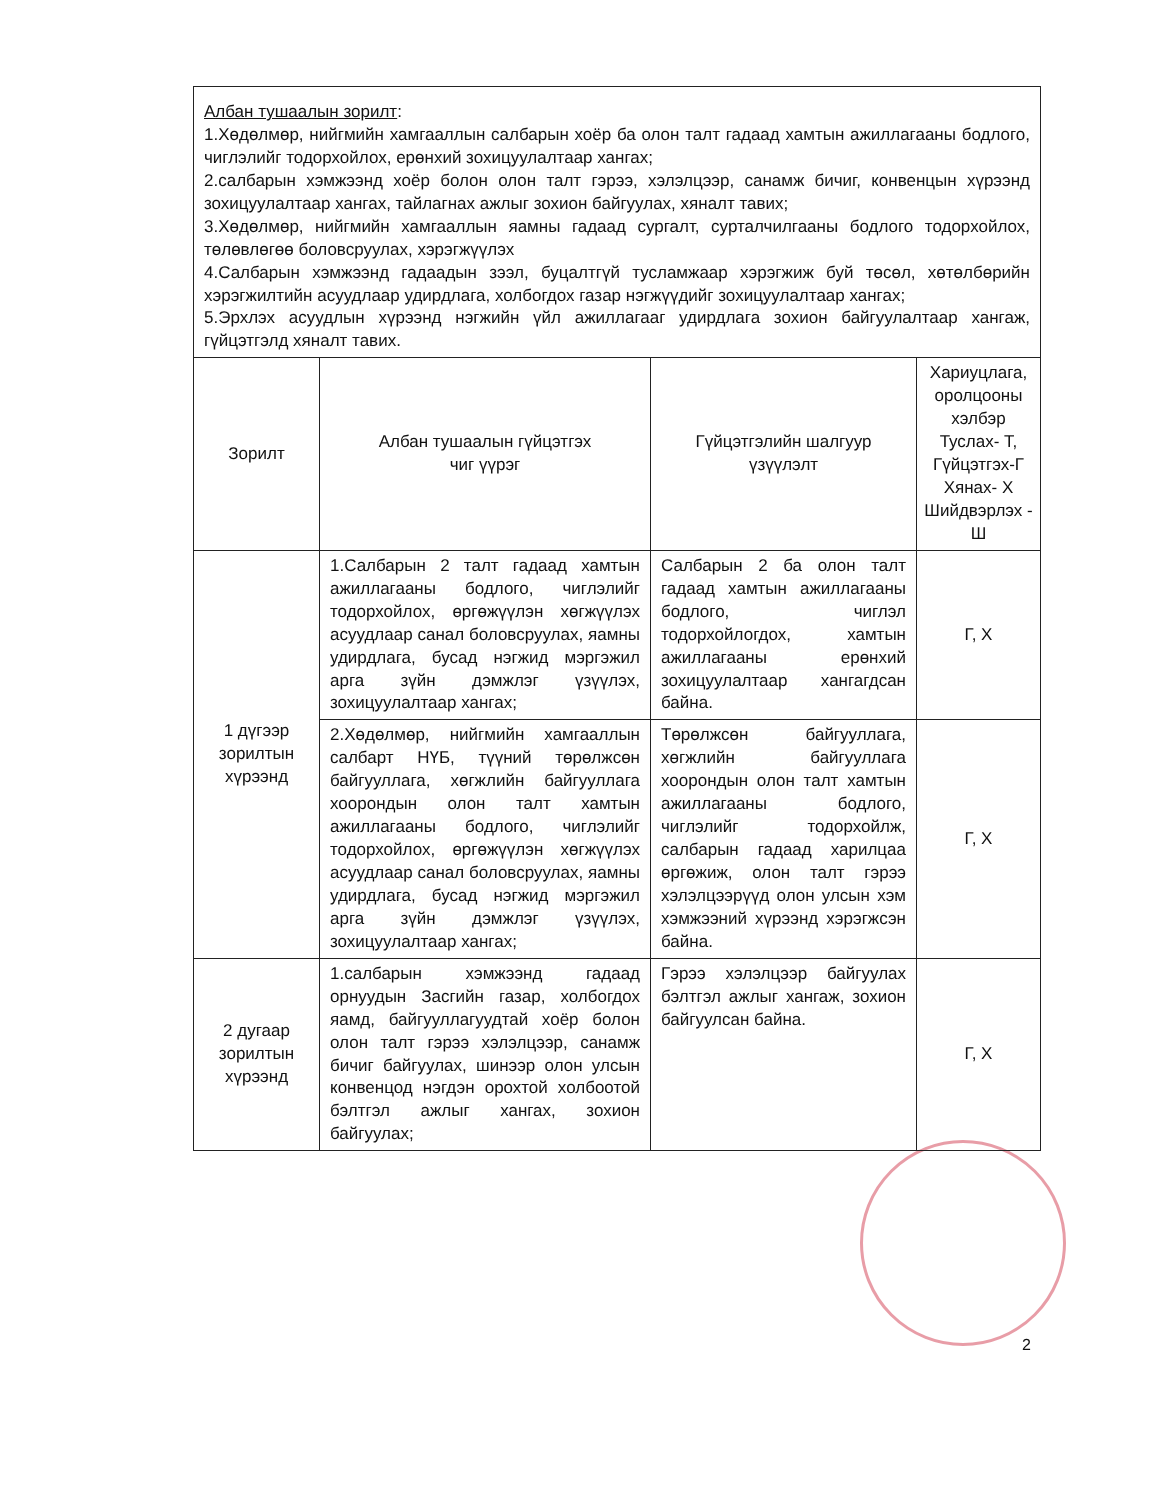| Албан тушаалын зорилт : 1.Хөдөлмөр, нийгмийн хамгааллын салбарын хоёр ба олон талт гадаад хамтын ажиллагааны бодлого, чиглэлийг тодорхойлох, ерөнхий зохицуулалтаар хангах; 2.салбарын хэмжээнд хоёр болон олон талт гэрээ, хэлэлцээр, санамж бичиг, конвенцын хүрээнд зохицуулалтаар хангах, тайлагнах ажлыг зохион байгуулах, хяналт тавих; 3.Хөдөлмөр, нийгмийн хамгааллын яамны гадаад сургалт, сурталчилгааны бодлого тодорхойлох, төлөвлөгөө боловсруулах, хэрэгжүүлэх 4.Салбарын хэмжээнд гадаадын зээл, буцалтгүй тусламжаар хэрэгжиж буй төсөл, хөтөлбөрийн хэрэгжилтийн асуудлаар удирдлага, холбогдох газар нэгжүүдийг зохицуулалтаар хангах; 5.Эрхлэх асуудлын хүрээнд нэгжийн үйл ажиллагааг удирдлага зохион байгуулалтаар хангаж, гүйцэтгэлд хяналт тавих. | | | |
| Зорилт | Албан тушаалын гүйцэтгэх чиг үүрэг | Гүйцэтгэлийн шалгуур үзүүлэлт | Хариуцлага, оролцооны хэлбэр Туслах- Т, Гүйцэтгэх-Г Хянах- Х Шийдвэрлэх - Ш |
| 1 дүгээр зорилтын хүрээнд | 1.Салбарын 2 талт гадаад хамтын ажиллагааны бодлого, чиглэлийг тодорхойлох, өргөжүүлэн хөгжүүлэх асуудлаар санал боловсруулах, яамны удирдлага, бусад нэгжид мэргэжил арга зүйн дэмжлэг үзүүлэх, зохицуулалтаар хангах; | Салбарын 2 ба олон талт гадаад хамтын ажиллагааны бодлого, чиглэл тодорхойлогдох, хамтын ажиллагааны ерөнхий зохицуулалтаар хангагдсан байна. | Г, Х |
| | 2.Хөдөлмөр, нийгмийн хамгааллын салбарт НҮБ, түүний төрөлжсөн байгууллага, хөгжлийн байгууллага хоорондын олон талт хамтын ажиллагааны бодлого, чиглэлийг тодорхойлох, өргөжүүлэн хөгжүүлэх асуудлаар санал боловсруулах, яамны удирдлага, бусад нэгжид мэргэжил арга зүйн дэмжлэг үзүүлэх, зохицуулалтаар хангах; | Төрөлжсөн байгууллага, хөгжлийн байгууллага хоорондын олон талт хамтын ажиллагааны бодлого, чиглэлийг тодорхойлж, салбарын гадаад харилцаа өргөжиж, олон талт гэрээ хэлэлцээрүүд олон улсын хэм хэмжээний хүрээнд хэрэгжсэн байна. | Г, Х |
| 2 дугаар зорилтын хүрээнд | 1.салбарын хэмжээнд гадаад орнуудын Засгийн газар, холбогдох яамд, байгууллагуудтай хоёр болон олон талт гэрээ хэлэлцээр, санамж бичиг байгуулах, шинээр олон улсын конвенцод нэгдэн орохтой холбоотой бэлтгэл ажлыг хангах, зохион байгуулах; | Гэрээ хэлэлцээр байгуулах бэлтгэл ажлыг хангаж, зохион байгуулсан байна. | Г, Х |
2